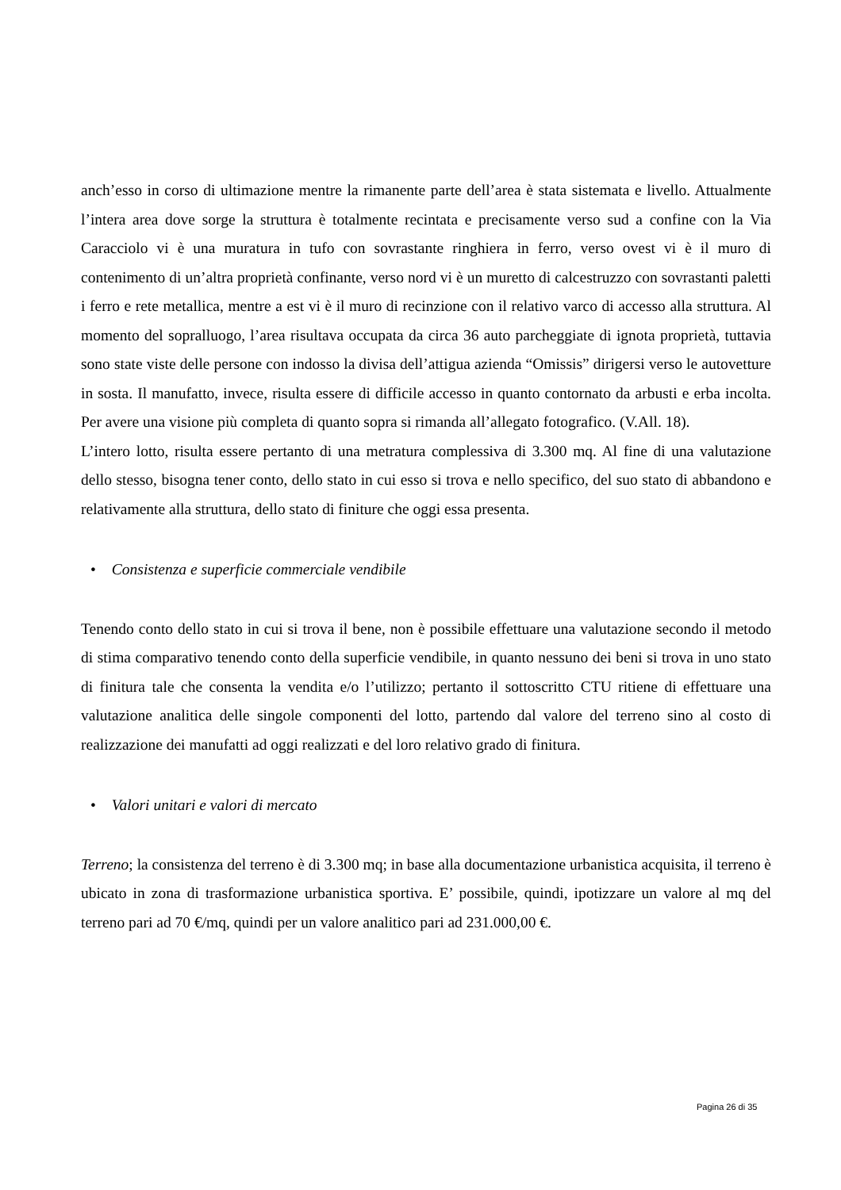anch’esso in corso di ultimazione mentre la rimanente parte dell’area è stata sistemata e livello. Attualmente l’intera area dove sorge la struttura è totalmente recintata e precisamente verso sud a confine con la Via Caracciolo vi è una muratura in tufo con sovrastante ringhiera in ferro, verso ovest vi è il muro di contenimento di un’altra proprietà confinante, verso nord vi è un muretto di calcestruzzo con sovrastanti paletti i ferro e rete metallica, mentre a est vi è il muro di recinzione con il relativo varco di accesso alla struttura. Al momento del sopralluogo, l’area risultava occupata da circa 36 auto parcheggiate di ignota proprietà, tuttavia sono state viste delle persone con indosso la divisa dell’attigua azienda “Omissis” dirigersi verso le autovetture in sosta. Il manufatto, invece, risulta essere di difficile accesso in quanto contornato da arbusti e erba incolta. Per avere una visione più completa di quanto sopra si rimanda all’allegato fotografico. (V.All. 18).
L’intero lotto, risulta essere pertanto di una metratura complessiva di 3.300 mq. Al fine di una valutazione dello stesso, bisogna tener conto, dello stato in cui esso si trova e nello specifico, del suo stato di abbandono e relativamente alla struttura, dello stato di finiture che oggi essa presenta.
• Consistenza e superficie commerciale vendibile
Tenendo conto dello stato in cui si trova il bene, non è possibile effettuare una valutazione secondo il metodo di stima comparativo tenendo conto della superficie vendibile, in quanto nessuno dei beni si trova in uno stato di finitura tale che consenta la vendita e/o l’utilizzo; pertanto il sottoscritto CTU ritiene di effettuare una valutazione analitica delle singole componenti del lotto, partendo dal valore del terreno sino al costo di realizzazione dei manufatti ad oggi realizzati e del loro relativo grado di finitura.
• Valori unitari e valori di mercato
Terreno; la consistenza del terreno è di 3.300 mq; in base alla documentazione urbanistica acquisita, il terreno è ubicato in zona di trasformazione urbanistica sportiva. E’ possibile, quindi, ipotizzare un valore al mq del terreno pari ad 70 €/mq, quindi per un valore analitico pari ad 231.000,00 €.
Pagina 26 di 35